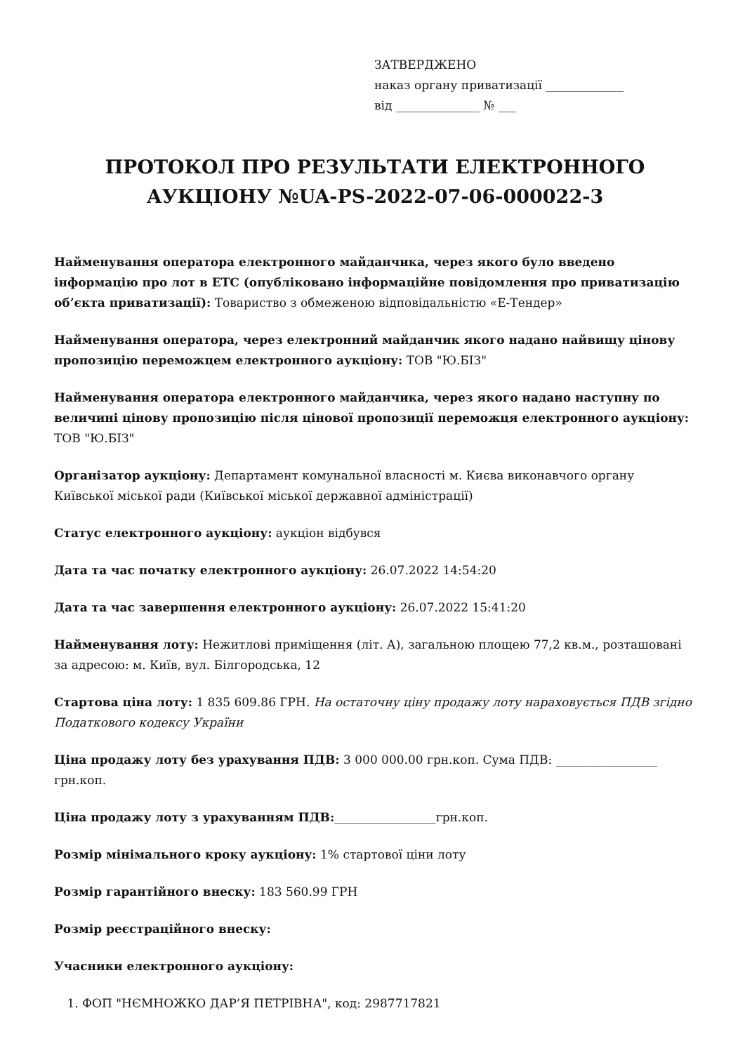ЗАТВЕРДЖЕНО
наказ органу приватизації _____________
від ______________ № ___
ПРОТОКОЛ ПРО РЕЗУЛЬТАТИ ЕЛЕКТРОННОГО АУКЦІОНУ №UA-PS-2022-07-06-000022-3
Найменування оператора електронного майданчика, через якого було введено інформацію про лот в ЕТС (опубліковано інформаційне повідомлення про приватизацію об’єкта приватизації): Товариство з обмеженою відповідальністю «Е-Тендер»
Найменування оператора, через електронний майданчик якого надано найвищу цінову пропозицію переможцем електронного аукціону: ТОВ "Ю.БІЗ"
Найменування оператора електронного майданчика, через якого надано наступну по величині цінову пропозицію після цінової пропозиції переможця електронного аукціону: ТОВ "Ю.БІЗ"
Організатор аукціону: Департамент комунальної власності м. Києва виконавчого органу Київської міської ради (Київської міської державної адміністрації)
Статус електронного аукціону: аукціон відбувся
Дата та час початку електронного аукціону: 26.07.2022 14:54:20
Дата та час завершення електронного аукціону: 26.07.2022 15:41:20
Найменування лоту: Нежитлові приміщення (літ. А), загальною площею 77,2 кв.м., розташовані за адресою: м. Київ, вул. Білгородська, 12
Стартова ціна лоту: 1 835 609.86 ГРН. На остаточну ціну продажу лоту нараховується ПДВ згідно Податкового кодексу України
Ціна продажу лоту без урахування ПДВ: 3 000 000.00 грн.коп. Сума ПДВ: _________________ грн.коп.
Ціна продажу лоту з урахуванням ПДВ:_________________грн.коп.
Розмір мінімального кроку аукціону: 1% стартової ціни лоту
Розмір гарантійного внеску: 183 560.99 ГРН
Розмір реєстраційного внеску:
Учасники електронного аукціону:
1. ФОП "НЄМНОЖКО ДАР’Я ПЕТРІВНА", код: 2987717821